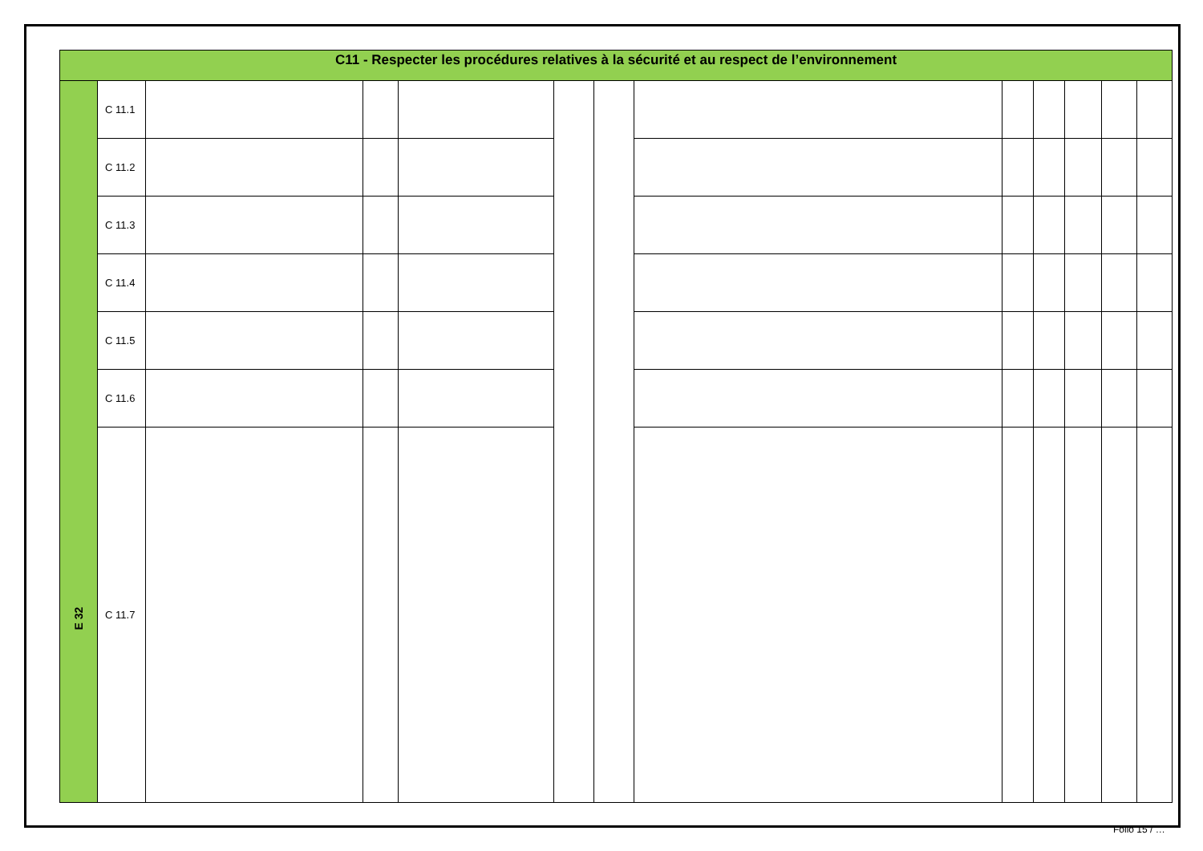| C11 - Respecter les procédures relatives à la sécurité et au respect de l’environnement | | | | | | | | | | | | | |
| --- | --- | --- | --- | --- | --- | --- | --- | --- | --- | --- | --- | --- | --- |
| E 32 | C 11.1 | | | | | | | | | | | | |
| | C 11.2 | | | | | | | | | | | | |
| | C 11.3 | | | | | | | | | | | | |
| | C 11.4 | | | | | | | | | | | | |
| | C 11.5 | | | | | | | | | | | | |
| | C 11.6 | | | | | | | | | | | | |
| | C 11.7 | | | | | | | | | | | | |
Folio 15 / …